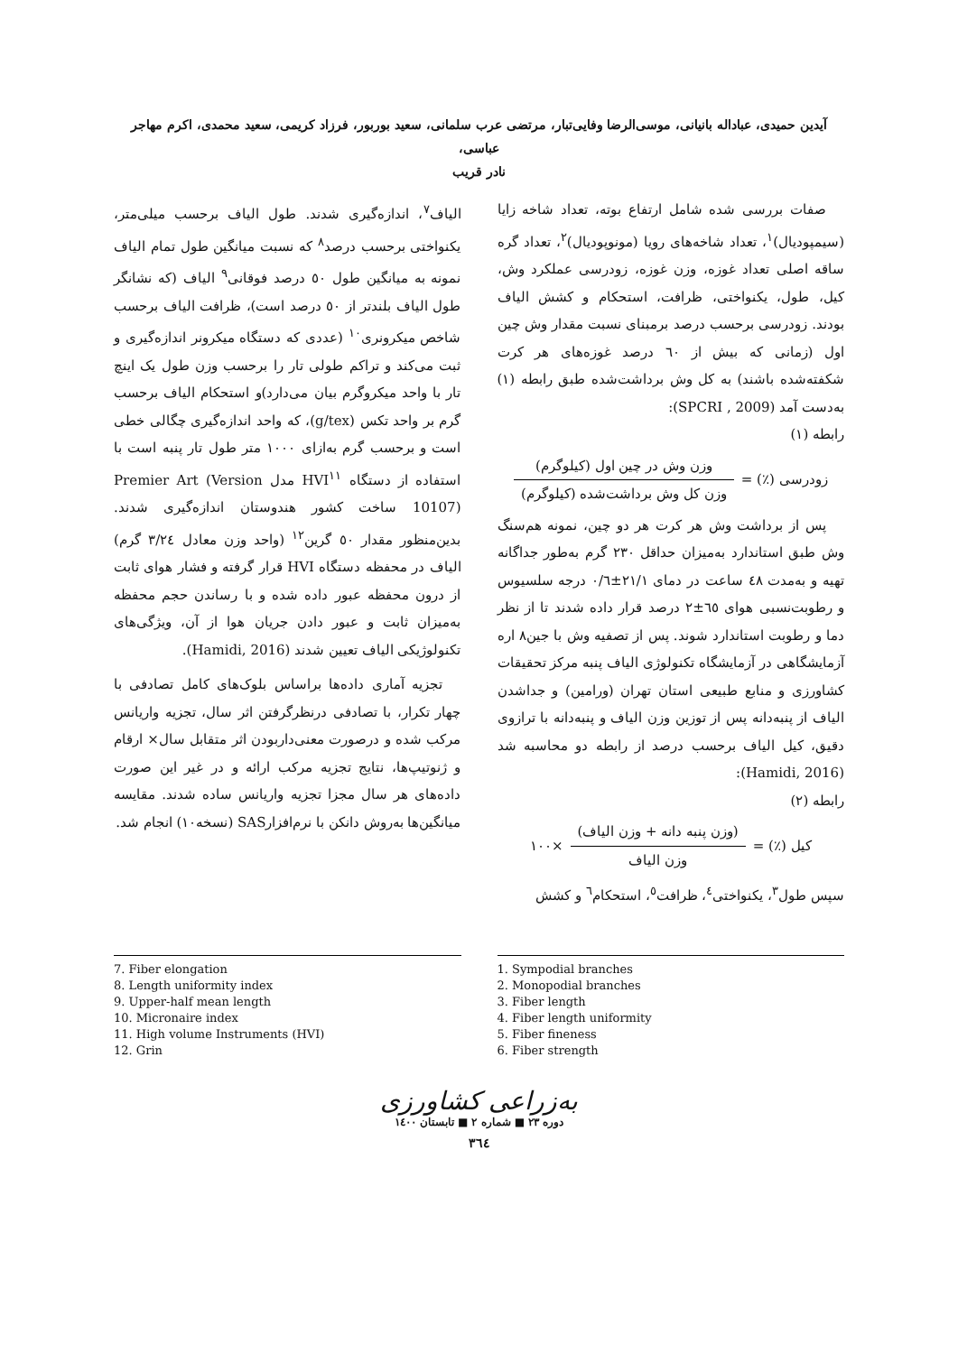آیدین حمیدی، عباداله بانیانی، موسی‌الرضا وفایی‌تبار، مرتضی عرب سلمانی، سعید بوربور، فرزاد کریمی، سعید محمدی، اکرم مهاجر عباسی،
نادر قریب
صفات بررسی شده شامل ارتفاع بوته، تعداد شاخه زایا (سیمپودیال)<sup>۱</sup>، تعداد شاخه‌های رویا (مونوپودیال)<sup>۲</sup>، تعداد گره ساقه اصلی تعداد غوزه، وزن غوزه، زودرسی عملکرد وش، کیل، طول، یکنواختی، ظرافت، استحکام و کشش الیاف بودند. زودرسی برحسب درصد برمبنای نسبت مقدار وش چین اول (زمانی که بیش از ٦٠ درصد غوزه‌های هر کرت شکفته‌شده باشند) به کل وش برداشت‌شده طبق رابطه (۱) به‌دست آمد (SPCRI , 2009):
رابطه (۱)
زودرسی (٪) = وزن وش در چین اول (کیلوگرم) وزن کل وش برداشت‌شده (کیلوگرم)
پس از برداشت وش هر کرت هر دو چین، نمونه هم‌سنگ وش طبق استاندارد به‌میزان حداقل ۲۳۰ گرم به‌طور جداگانه تهیه و به‌مدت ٤٨ ساعت در دمای ۲۱/۱±۰/٦ درجه سلسیوس و رطوبت‌نسبی هوای ٦٥±۲ درصد قرار داده شدند تا از نظر دما و رطوبت استاندارد شوند. پس از تصفیه وش با جین۸ اره آزمایشگاهی در آزمایشگاه تکنولوژی الیاف پنبه مرکز تحقیقات کشاورزی و منابع طبیعی استان تهران (ورامین) و جداشدن الیاف از پنبه‌دانه پس از توزین وزن الیاف و پنبه‌دانه با ترازوی دقیق، کیل الیاف برحسب درصد از رابطه دو محاسبه شد (Hamidi, 2016):
رابطه (۲)
کیل (٪) = (وزن پنبه دانه + وزن الیاف) وزن الیاف ×۱۰۰
سپس طول<sup>۳</sup>، یکنواختی<sup>٤</sup>، ظرافت<sup>٥</sup>، استحکام<sup>٦</sup> و کشش
الیاف<sup>۷</sup>، اندازه‌گیری شدند. طول الیاف برحسب میلی‌متر، یکنواختی برحسب درصد<sup>۸</sup> که نسبت میانگین طول تمام الیاف نمونه به میانگین طول ٥٠ درصد فوقانی<sup>۹</sup> الیاف (که نشانگر طول الیاف بلندتر از ٥٠ درصد است)، ظرافت الیاف برحسب شاخص میکرونری<sup>۱۰</sup> (عددی که دستگاه میکرونر اندازه‌گیری و ثبت می‌کند و تراکم طولی تار را برحسب وزن طول یک اینچ تار با واحد میکروگرم بیان می‌دارد)و استحکام الیاف برحسب گرم بر واحد تکس (g/tex)، که واحد اندازه‌گیری چگالی خطی است و برحسب گرم به‌ازای ۱۰۰۰ متر طول تار پنبه است با استفاده از دستگاه HVI<sup>۱۱</sup> مدل Premier Art (Version 10107) ساخت کشور هندوستان اندازه‌گیری شدند. بدین‌منظور مقدار ٥٠ گرین<sup>۱۲</sup> (واحد وزن معادل ۳/۲٤ گرم) الیاف در محفظه دستگاه HVI قرار گرفته و فشار هوای ثابت از درون محفظه عبور داده شده و با رساندن حجم محفظه به‌میزان ثابت و عبور دادن جریان هوا از آن، ویژگی‌های تکنولوژیکی الیاف تعیین شدند (Hamidi, 2016).
تجزیه آماری داده‌ها براساس بلوک‌های کامل تصادفی با چهار تکرار، با تصادفی درنظرگرفتن اثر سال، تجزیه واریانس مرکب شده و درصورت معنی‌داربودن اثر متقابل سال× ارقام و ژنوتیپ‌ها، نتایج تجزیه مرکب ارائه و در غیر این صورت داده‌های هر سال مجزا تجزیه واریانس ساده شدند. مقایسه میانگین‌ها به‌روش دانکن با نرم‌افزارSAS (نسخه۱۰) انجام شد.
1. Sympodial branches
2. Monopodial branches
3. Fiber length
4. Fiber length uniformity
5. Fiber fineness
6. Fiber strength
7. Fiber elongation
8. Length uniformity index
9. Upper-half mean length
10. Micronaire index
11. High volume Instruments (HVI)
12. Grin
به‌زراعی کشاورزی
دوره ۲۳ ■ شماره ۲ ■ تابستان ۱٤۰۰
۳٦٤